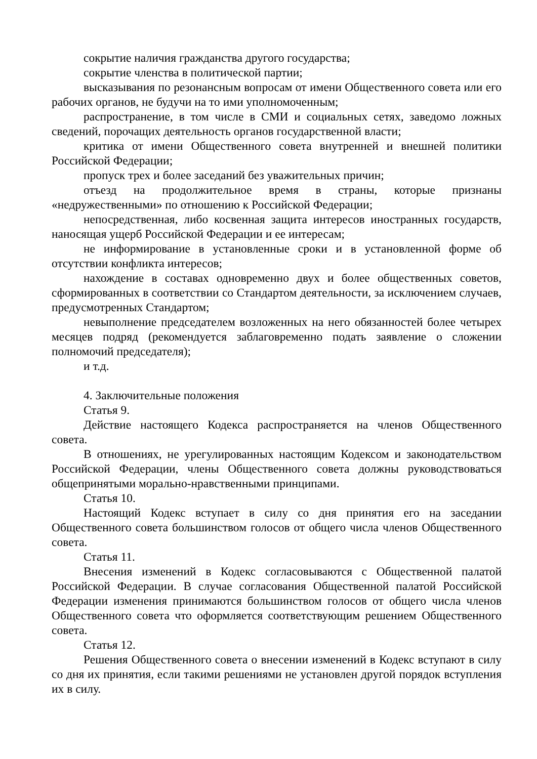сокрытие наличия гражданства другого государства;
сокрытие членства в политической партии;
высказывания по резонансным вопросам от имени Общественного совета или его рабочих органов, не будучи на то ими уполномоченным;
распространение, в том числе в СМИ и социальных сетях, заведомо ложных сведений, порочащих деятельность органов государственной власти;
критика от имени Общественного совета внутренней и внешней политики Российской Федерации;
пропуск трех и более заседаний без уважительных причин;
отъезд на продолжительное время в страны, которые признаны «недружественными» по отношению к Российской Федерации;
непосредственная, либо косвенная защита интересов иностранных государств, наносящая ущерб Российской Федерации и ее интересам;
не информирование в установленные сроки и в установленной форме об отсутствии конфликта интересов;
нахождение в составах одновременно двух и более общественных советов, сформированных в соответствии со Стандартом деятельности, за исключением случаев, предусмотренных Стандартом;
невыполнение председателем возложенных на него обязанностей более четырех месяцев подряд (рекомендуется заблаговременно подать заявление о сложении полномочий председателя);
и т.д.
4. Заключительные положения
Статья 9.
Действие настоящего Кодекса распространяется на членов Общественного совета.
В отношениях, не урегулированных настоящим Кодексом и законодательством Российской Федерации, члены Общественного совета должны руководствоваться общепринятыми морально-нравственными принципами.
Статья 10.
Настоящий Кодекс вступает в силу со дня принятия его на заседании Общественного совета большинством голосов от общего числа членов Общественного совета.
Статья 11.
Внесения изменений в Кодекс согласовываются с Общественной палатой Российской Федерации. В случае согласования Общественной палатой Российской Федерации изменения принимаются большинством голосов от общего числа членов Общественного совета что оформляется соответствующим решением Общественного совета.
Статья 12.
Решения Общественного совета о внесении изменений в Кодекс вступают в силу со дня их принятия, если такими решениями не установлен другой порядок вступления их в силу.